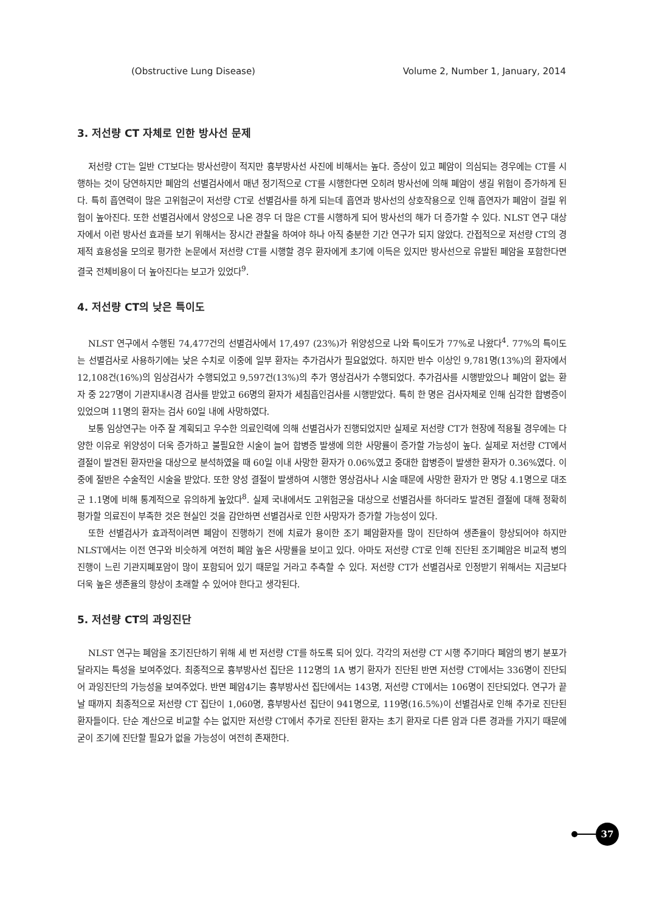(Obstructive Lung Disease) Volume 2, Number 1, January, 2014
3. 저선량 CT 자체로 인한 방사선 문제
저선량 CT는 일반 CT보다는 방사선량이 적지만 흉부방사선 사진에 비해서는 높다. 증상이 있고 폐암이 의심되는 경우에는 CT를 시행하는 것이 당연하지만 폐암의 선별검사에서 매년 정기적으로 CT를 시행한다면 오히려 방사선에 의해 폐암이 생길 위험이 증가하게 된다. 특히 흡연력이 많은 고위험군이 저선량 CT로 선별검사를 하게 되는데 흡연과 방사선의 상호작용으로 인해 흡연자가 폐암이 걸릴 위험이 높아진다. 또한 선별검사에서 양성으로 나온 경우 더 많은 CT를 시행하게 되어 방사선의 해가 더 증가할 수 있다. NLST 연구 대상자에서 이런 방사선 효과를 보기 위해서는 장시간 관찰을 하여야 하나 아직 충분한 기간 연구가 되지 않았다. 간접적으로 저선량 CT의 경제적 효용성을 모의로 평가한 논문에서 저선량 CT를 시행할 경우 환자에게 초기에 이득은 있지만 방사선으로 유발된 폐암을 포함한다면 결국 전체비용이 더 높아진다는 보고가 있었다<sup>9</sup>.
4. 저선량 CT의 낮은 특이도
NLST 연구에서 수행된 74,477건의 선별검사에서 17,497 (23%)가 위양성으로 나와 특이도가 77%로 나왔다<sup>4</sup>. 77%의 특이도는 선별검사로 사용하기에는 낮은 수치로 이중에 일부 환자는 추가검사가 필요없었다. 하지만 반수 이상인 9,781명(13%)의 환자에서 12,108건(16%)의 임상검사가 수행되었고 9,597건(13%)의 추가 영상검사가 수행되었다. 추가검사를 시행받았으나 폐암이 없는 환자 중 227명이 기관지내시경 검사를 받았고 66명의 환자가 세침흡인검사를 시행받았다. 특히 한 명은 검사자체로 인해 심각한 합병증이 있었으며 11명의 환자는 검사 60일 내에 사망하였다.
보통 임상연구는 아주 잘 계획되고 우수한 의료인력에 의해 선별검사가 진행되었지만 실제로 저선량 CT가 현장에 적용될 경우에는 다양한 이유로 위양성이 더욱 증가하고 불필요한 시술이 늘어 합병증 발생에 의한 사망률이 증가할 가능성이 높다. 실제로 저선량 CT에서 결절이 발견된 환자만을 대상으로 분석하였을 때 60일 이내 사망한 환자가 0.06%였고 중대한 합병증이 발생한 환자가 0.36%였다. 이중에 절반은 수술적인 시술을 받았다. 또한 양성 결절이 발생하여 시행한 영상검사나 시술 때문에 사망한 환자가 만 명당 4.1명으로 대조군 1.1명에 비해 통계적으로 유의하게 높았다<sup>8</sup>. 실제 국내에서도 고위험군을 대상으로 선별검사를 하더라도 발견된 결절에 대해 정확히 평가할 의료진이 부족한 것은 현실인 것을 감안하면 선별검사로 인한 사망자가 증가할 가능성이 있다.
또한 선별검사가 효과적이려면 폐암이 진행하기 전에 치료가 용이한 조기 폐암환자를 많이 진단하여 생존율이 향상되어야 하지만 NLST에서는 이전 연구와 비슷하게 여전히 폐암 높은 사망률을 보이고 있다. 아마도 저선량 CT로 인해 진단된 조기폐암은 비교적 병의 진행이 느린 기관지폐포암이 많이 포함되어 있기 때문일 거라고 추측할 수 있다. 저선량 CT가 선별검사로 인정받기 위해서는 지금보다 더욱 높은 생존율의 향상이 초래할 수 있어야 한다고 생각된다.
5. 저선량 CT의 과잉진단
NLST 연구는 폐암을 조기진단하기 위해 세 번 저선량 CT를 하도록 되어 있다. 각각의 저선량 CT 시행 주기마다 폐암의 병기 분포가 달라지는 특성을 보여주었다. 최종적으로 흉부방사선 집단은 112명의 1A 병기 환자가 진단된 반면 저선량 CT에서는 336명이 진단되어 과잉진단의 가능성을 보여주었다. 반면 폐암4기는 흉부방사선 집단에서는 143명, 저선량 CT에서는 106명이 진단되었다. 연구가 끝날 때까지 최종적으로 저선량 CT 집단이 1,060명, 흉부방사선 집단이 941명으로, 119명(16.5%)이 선별검사로 인해 추가로 진단된 환자들이다. 단순 계산으로 비교할 수는 없지만 저선량 CT에서 추가로 진단된 환자는 초기 환자로 다른 암과 다른 경과를 가지기 때문에 굳이 조기에 진단할 필요가 없을 가능성이 여전히 존재한다.
37